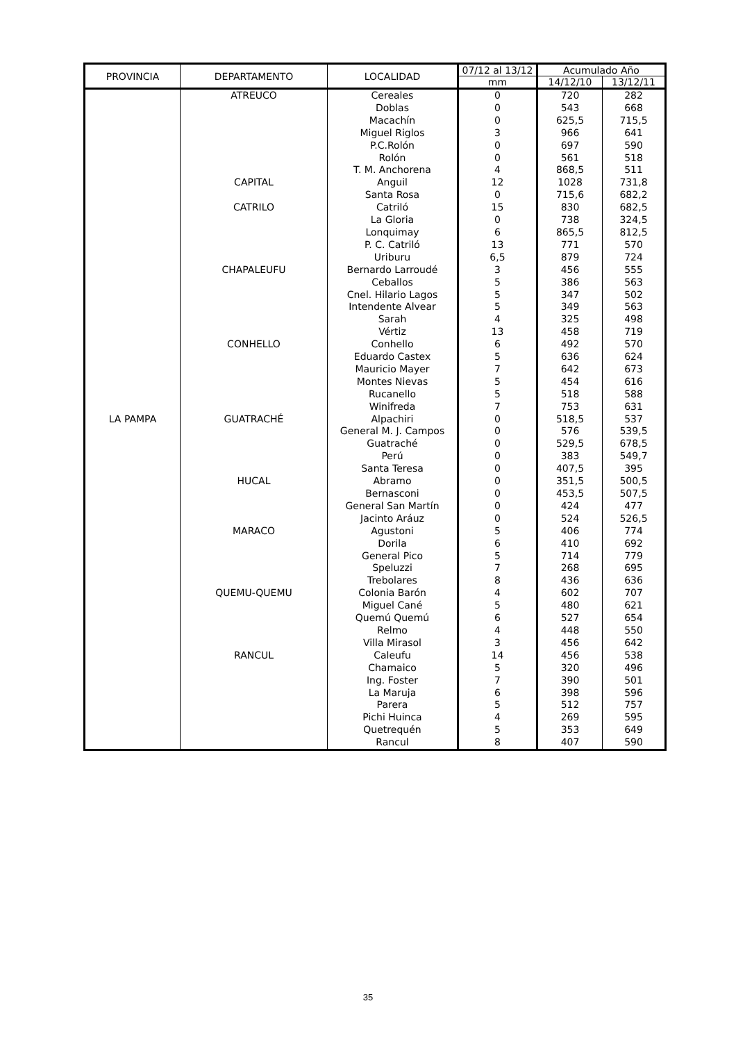| PROVINCIA | DEPARTAMENTO | LOCALIDAD | 07/12 al 13/12 | Acumulado Año | |
| --- | --- | --- | --- | --- | --- |
| | | | mm | 14/12/10 | 13/12/11 |
| LA PAMPA | ATREUCO | Cereales | 0 | 720 | 282 |
| | | Doblas | 0 | 543 | 668 |
| | | Macachín | 0 | 625,5 | 715,5 |
| | | Miguel Riglos | 3 | 966 | 641 |
| | | P.C.Rolón | 0 | 697 | 590 |
| | | Rolón | 0 | 561 | 518 |
| | | T. M. Anchorena | 4 | 868,5 | 511 |
| | CAPITAL | Anguil | 12 | 1028 | 731,8 |
| | | Santa Rosa | 0 | 715,6 | 682,2 |
| | CATRILO | Catriló | 15 | 830 | 682,5 |
| | | La Gloria | 0 | 738 | 324,5 |
| | | Lonquimay | 6 | 865,5 | 812,5 |
| | | P. C. Catriló | 13 | 771 | 570 |
| | | Uriburu | 6,5 | 879 | 724 |
| | CHAPALEUFU | Bernardo Larroudé | 3 | 456 | 555 |
| | | Ceballos | 5 | 386 | 563 |
| | | Cnel. Hilario Lagos | 5 | 347 | 502 |
| | | Intendente Alvear | 5 | 349 | 563 |
| | | Sarah | 4 | 325 | 498 |
| | | Vértiz | 13 | 458 | 719 |
| | CONHELLO | Conhello | 6 | 492 | 570 |
| | | Eduardo Castex | 5 | 636 | 624 |
| | | Mauricio Mayer | 7 | 642 | 673 |
| | | Montes Nievas | 5 | 454 | 616 |
| | | Rucanello | 5 | 518 | 588 |
| | | Winifreda | 7 | 753 | 631 |
| | GUATRACHÉ | Alpachiri | 0 | 518,5 | 537 |
| | | General M. J. Campos | 0 | 576 | 539,5 |
| | | Guatraché | 0 | 529,5 | 678,5 |
| | | Perú | 0 | 383 | 549,7 |
| | | Santa Teresa | 0 | 407,5 | 395 |
| | HUCAL | Abramo | 0 | 351,5 | 500,5 |
| | | Bernasconi | 0 | 453,5 | 507,5 |
| | | General San Martín | 0 | 424 | 477 |
| | | Jacinto Aráuz | 0 | 524 | 526,5 |
| | MARACO | Agustoni | 5 | 406 | 774 |
| | | Dorila | 6 | 410 | 692 |
| | | General Pico | 5 | 714 | 779 |
| | | Speluzzi | 7 | 268 | 695 |
| | | Trebolares | 8 | 436 | 636 |
| | QUEMU-QUEMU | Colonia Barón | 4 | 602 | 707 |
| | | Miguel Cané | 5 | 480 | 621 |
| | | Quemú Quemú | 6 | 527 | 654 |
| | | Relmo | 4 | 448 | 550 |
| | | Villa Mirasol | 3 | 456 | 642 |
| | RANCUL | Caleufu | 14 | 456 | 538 |
| | | Chamaico | 5 | 320 | 496 |
| | | Ing. Foster | 7 | 390 | 501 |
| | | La Maruja | 6 | 398 | 596 |
| | | Parera | 5 | 512 | 757 |
| | | Pichi Huinca | 4 | 269 | 595 |
| | | Quetrequén | 5 | 353 | 649 |
| | | Rancul | 8 | 407 | 590 |
35